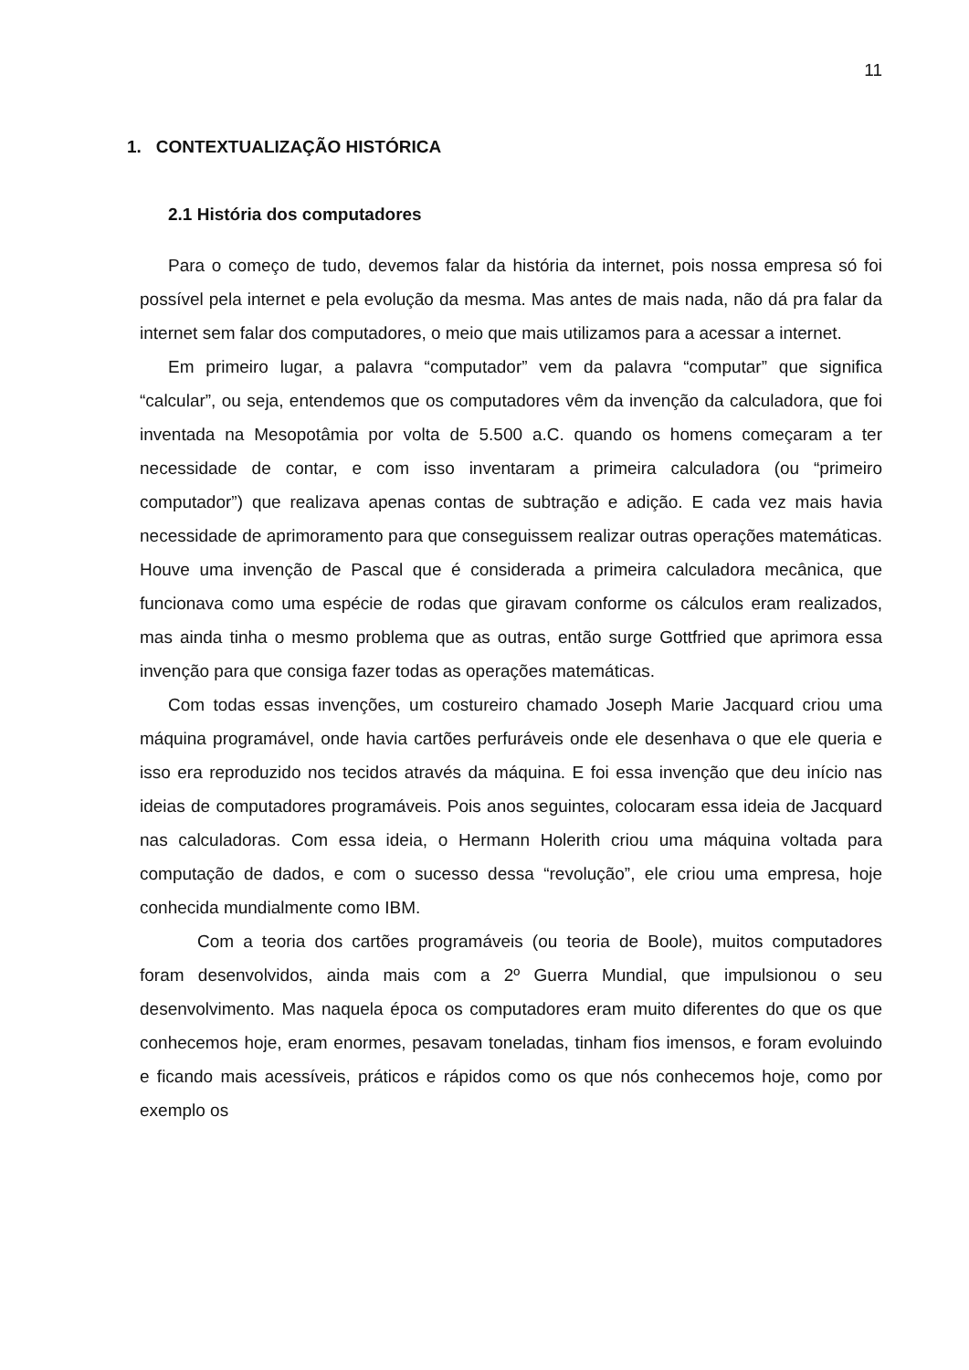11
1. CONTEXTUALIZAÇÃO HISTÓRICA
2.1 História dos computadores
Para o começo de tudo, devemos falar da história da internet, pois nossa empresa só foi possível pela internet e pela evolução da mesma. Mas antes de mais nada, não dá pra falar da internet sem falar dos computadores, o meio que mais utilizamos para a acessar a internet.
Em primeiro lugar, a palavra “computador” vem da palavra “computar” que significa “calcular”, ou seja, entendemos que os computadores vêm da invenção da calculadora, que foi inventada na Mesopotâmia por volta de 5.500 a.C. quando os homens começaram a ter necessidade de contar, e com isso inventaram a primeira calculadora (ou “primeiro computador”) que realizava apenas contas de subtração e adição. E cada vez mais havia necessidade de aprimoramento para que conseguissem realizar outras operações matemáticas. Houve uma invenção de Pascal que é considerada a primeira calculadora mecânica, que funcionava como uma espécie de rodas que giravam conforme os cálculos eram realizados, mas ainda tinha o mesmo problema que as outras, então surge Gottfried que aprimora essa invenção para que consiga fazer todas as operações matemáticas.
Com todas essas invenções, um costureiro chamado Joseph Marie Jacquard criou uma máquina programável, onde havia cartões perfuráveis onde ele desenhava o que ele queria e isso era reproduzido nos tecidos através da máquina. E foi essa invenção que deu início nas ideias de computadores programáveis. Pois anos seguintes, colocaram essa ideia de Jacquard nas calculadoras. Com essa ideia, o Hermann Holerith criou uma máquina voltada para computação de dados, e com o sucesso dessa “revolução”, ele criou uma empresa, hoje conhecida mundialmente como IBM.
Com a teoria dos cartões programáveis (ou teoria de Boole), muitos computadores foram desenvolvidos, ainda mais com a 2º Guerra Mundial, que impulsionou o seu desenvolvimento. Mas naquela época os computadores eram muito diferentes do que os que conhecemos hoje, eram enormes, pesavam toneladas, tinham fios imensos, e foram evoluindo e ficando mais acessíveis, práticos e rápidos como os que nós conhecemos hoje, como por exemplo os